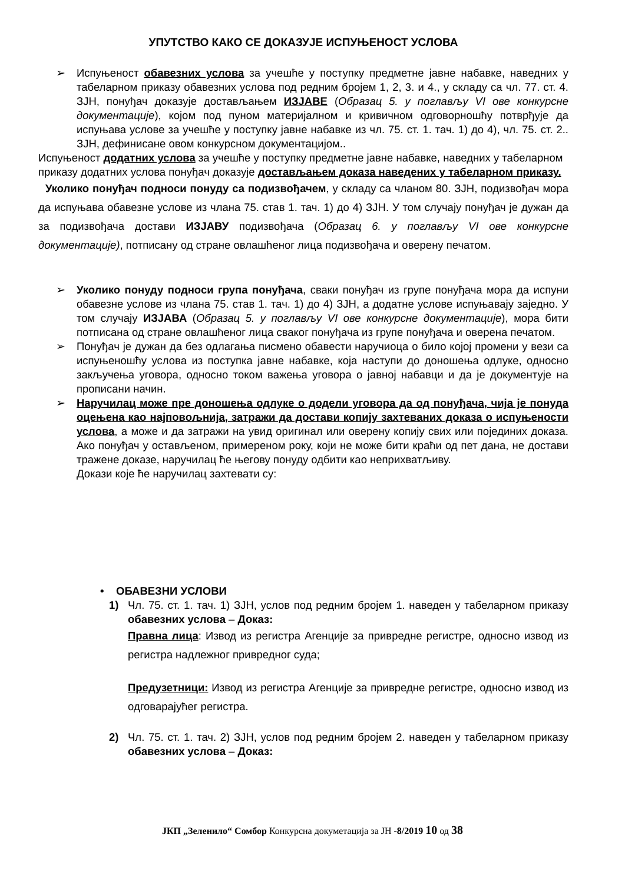УПУТСТВО КАКО СЕ ДОКАЗУЈЕ ИСПУЊЕНОСТ УСЛОВА
➢ Испуњеност обавезних услова за учешће у поступку предметне јавне набавке, наведних у табеларном приказу обавезних услова под редним бројем 1, 2, 3. и 4., у складу са чл. 77. ст. 4. ЗЈН, понуђач доказује достављањем ИЗЈАВЕ (Образац 5. у поглављу VI ове конкурсне документације), којом под пуном материјалном и кривичном одговорношћу потврђује да испуњава услове за учешће у поступку јавне набавке из чл. 75. ст. 1. тач. 1) до 4), чл. 75. ст. 2.. ЗЈН, дефинисане овом конкурсном документацијом..
Испуњеност додатних услова за учешће у поступку предметне јавне набавке, наведних у табеларном приказу додатних услова понуђач доказује достављањем доказа наведених у табеларном приказу.
Уколико понуђач подноси понуду са подизвођачем, у складу са чланом 80. ЗЈН, подизвођач мора да испуњава обавезне услове из члана 75. став 1. тач. 1) до 4) ЗЈН. У том случају понуђач је дужан да за подизвођача достави ИЗЈАВУ подизвођача (Образац 6. у поглављу VI ове конкурсне документације), потписану од стране овлашћеног лица подизвођача и оверену печатом.
➢ Уколико понуду подноси група понуђача, сваки понуђач из групе понуђача мора да испуни обавезне услове из члана 75. став 1. тач. 1) до 4) ЗЈН, а додатне услове испуњавају заједно. У том случају ИЗЈАВА (Образац 5. у поглављу VI ове конкурсне документације), мора бити потписана од стране овлашћеног лица сваког понуђача из групе понуђача и оверена печатом.
➢ Понуђач је дужан да без одлагања писмено обавести наручиоца о било којој промени у вези са испуњеношћу услова из поступка јавне набавке, која наступи до доношења одлуке, односно закључења уговора, односно током важења уговора о јавној набавци и да је документује на прописани начин.
➢ Наручилац може пре доношења одлуке о додели уговора да од понуђача, чија је понуда оцењена као најповољнија, затражи да достави копију захтеваних доказа о испуњености услова, а може и да затражи на увид оригинал или оверену копију свих или појединих доказа. Ако понуђач у остављеном, примереном року, који не може бити краћи од пет дана, не достави тражене доказе, наручилац ће његову понуду одбити као неприхватљиву.
Докази које ће наручилац захтевати су:
• ОБАВЕЗНИ УСЛОВИ
1) Чл. 75. ст. 1. тач. 1) ЗЈН, услов под редним бројем 1. наведен у табеларном приказу обавезних услова – Доказ:
Правна лица: Извод из регистра Агенције за привредне регистре, односно извод из регистра надлежног привредног суда;
Предузетници: Извод из регистра Агенције за привредне регистре, односно извод из одговарајућег регистра.
2) Чл. 75. ст. 1. тач. 2) ЗЈН, услов под редним бројем 2. наведен у табеларном приказу обавезних услова – Доказ:
ЈКП „Зеленило“ Сомбор Конкурсна докуметација за ЈН -8/2019 10 од 38